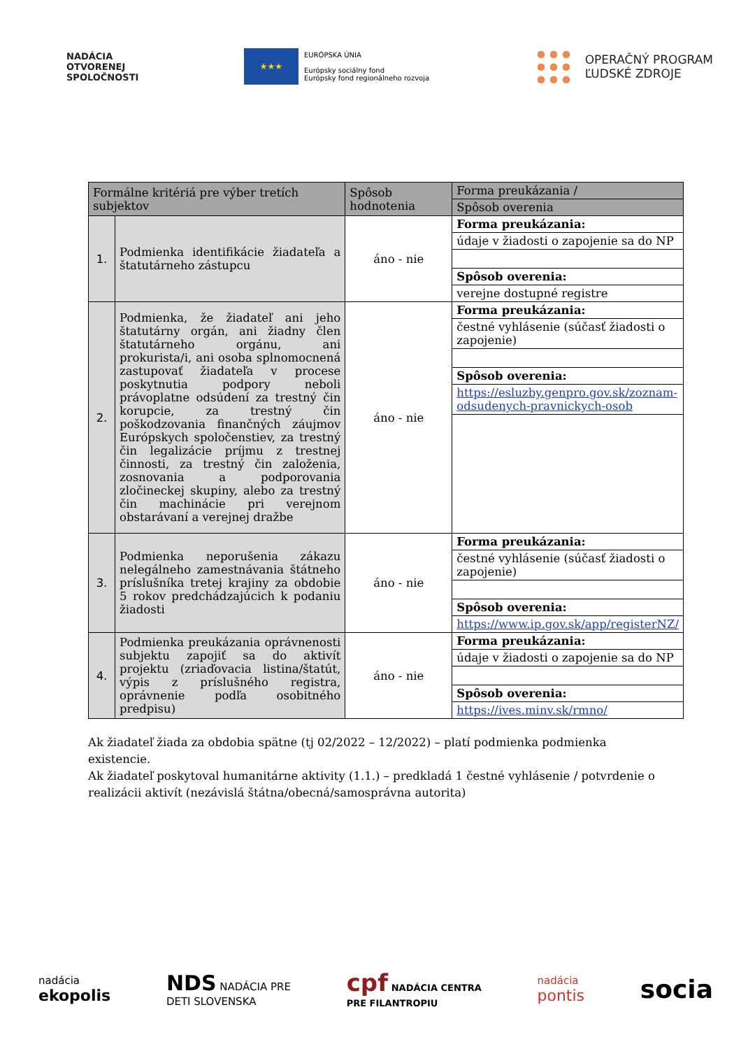NADÁCIA
OTVORENEJ
SPOLOČNOSTI
★★★
EURÓPSKA ÚNIA
Európsky sociálny fond
Európsky fond regionálneho rozvoja
OPERAČNÝ PROGRAM
ĽUDSKÉ ZDROJE
| Formálne kritériá pre výber tretích subjektov | | Spôsob hodnotenia | Forma preukázania / |
| --- | --- | --- | --- |
| | | | Spôsob overenia |
| 1. | Podmienka identifikácie žiadateľa a štatutárneho zástupcu | áno - nie | Forma preukázania: |
| | | | údaje v žiadosti o zapojenie sa do NP |
| | | | Spôsob overenia: |
| | | | verejne dostupné registre |
| 2. | Podmienka, že žiadateľ ani jeho štatutárny orgán, ani žiadny člen štatutárneho orgánu, ani prokurista/i, ani osoba splnomocnená zastupovať žiadateľa v procese poskytnutia podpory neboli právoplatne odsúdení za trestný čin korupcie, za trestný čin poškodzovania finančných záujmov Európskych spoločenstiev, za trestný čin legalizácie príjmu z trestnej činnosti, za trestný čin založenia, zosnovania a podporovania zločineckej skupiny, alebo za trestný čin machinácie pri verejnom obstarávaní a verejnej dražbe | áno - nie | Forma preukázania: |
| | | | čestné vyhlásenie (súčasť žiadosti o zapojenie) |
| | | | Spôsob overenia: |
| | | | https://esluzby.genpro.gov.sk/zoznam-odsudenych-pravnickych-osob |
| 3. | Podmienka neporušenia zákazu nelegálneho zamestnávania štátneho príslušníka tretej krajiny za obdobie 5 rokov predchádzajúcich k podaniu žiadosti | áno - nie | Forma preukázania: |
| | | | čestné vyhlásenie (súčasť žiadosti o zapojenie) |
| | | | Spôsob overenia: |
| | | | https://www.ip.gov.sk/app/registerNZ/ |
| 4. | Podmienka preukázania oprávnenosti subjektu zapojiť sa do aktivít projektu (zriaďovacia listina/štatút, výpis z príslušného registra, oprávnenie podľa osobitného predpisu) | áno - nie | Forma preukázania: |
| | | | údaje v žiadosti o zapojenie sa do NP |
| | | | Spôsob overenia: |
| | | | https://ives.minv.sk/rmno/ |
Ak žiadateľ žiada za obdobia spätne (tj 02/2022 – 12/2022) – platí podmienka podmienka existencie.
Ak žiadateľ poskytoval humanitárne aktivity (1.1.) – predkladá 1 čestné vyhlásenie / potvrdenie o realizácii aktivít (nezávislá štátna/obecná/samosprávna autorita)
nadácia
ekopolis
NDS NADÁCIA PRE
DETI SLOVENSKA
cpf NADÁCIA CENTRA
PRE FILANTROPIU
nadácia
pontis
socia